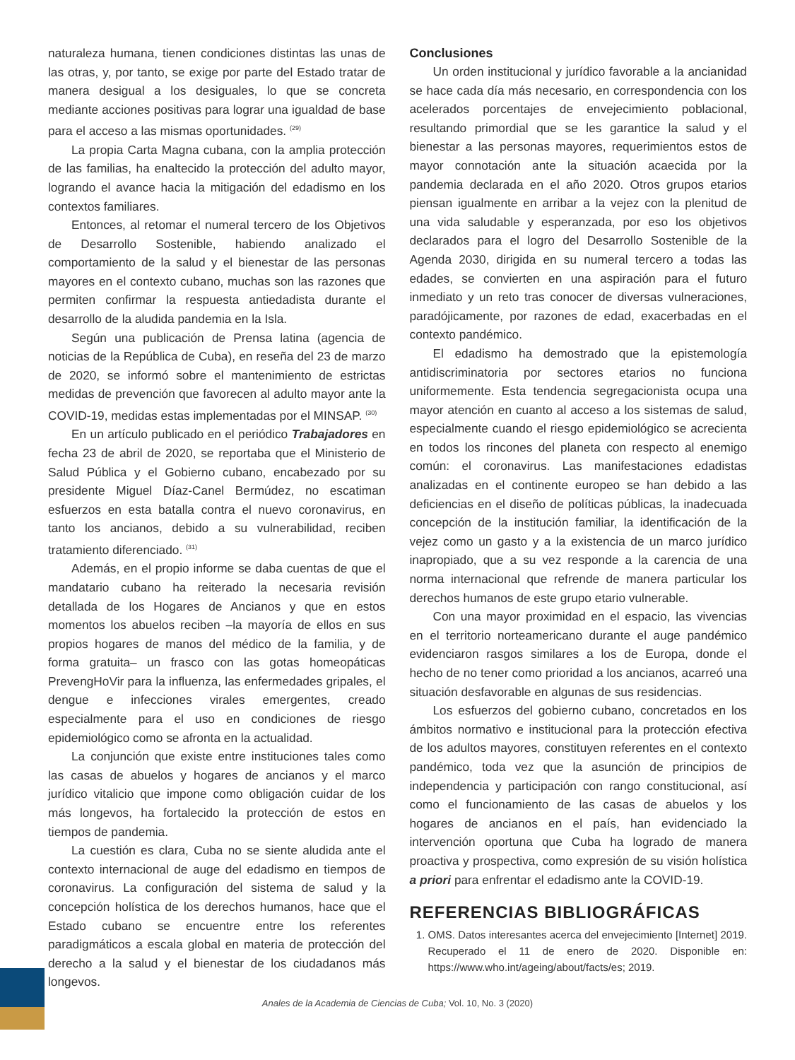naturaleza humana, tienen condiciones distintas las unas de las otras, y, por tanto, se exige por parte del Estado tratar de manera desigual a los desiguales, lo que se concreta mediante acciones positivas para lograr una igualdad de base para el acceso a las mismas oportunidades. <sup>(29)</sup>
La propia Carta Magna cubana, con la amplia protección de las familias, ha enaltecido la protección del adulto mayor, logrando el avance hacia la mitigación del edadismo en los contextos familiares.
Entonces, al retomar el numeral tercero de los Objetivos de Desarrollo Sostenible, habiendo analizado el comportamiento de la salud y el bienestar de las personas mayores en el contexto cubano, muchas son las razones que permiten confirmar la respuesta antiedadista durante el desarrollo de la aludida pandemia en la Isla.
Según una publicación de Prensa latina (agencia de noticias de la República de Cuba), en reseña del 23 de marzo de 2020, se informó sobre el mantenimiento de estrictas medidas de prevención que favorecen al adulto mayor ante la COVID-19, medidas estas implementadas por el MINSAP. <sup>(30)</sup>
En un artículo publicado en el periódico Trabajadores en fecha 23 de abril de 2020, se reportaba que el Ministerio de Salud Pública y el Gobierno cubano, encabezado por su presidente Miguel Díaz-Canel Bermúdez, no escatiman esfuerzos en esta batalla contra el nuevo coronavirus, en tanto los ancianos, debido a su vulnerabilidad, reciben tratamiento diferenciado. <sup>(31)</sup>
Además, en el propio informe se daba cuentas de que el mandatario cubano ha reiterado la necesaria revisión detallada de los Hogares de Ancianos y que en estos momentos los abuelos reciben –la mayoría de ellos en sus propios hogares de manos del médico de la familia, y de forma gratuita– un frasco con las gotas homeopáticas PrevengHoVir para la influenza, las enfermedades gripales, el dengue e infecciones virales emergentes, creado especialmente para el uso en condiciones de riesgo epidemiológico como se afronta en la actualidad.
La conjunción que existe entre instituciones tales como las casas de abuelos y hogares de ancianos y el marco jurídico vitalicio que impone como obligación cuidar de los más longevos, ha fortalecido la protección de estos en tiempos de pandemia.
La cuestión es clara, Cuba no se siente aludida ante el contexto internacional de auge del edadismo en tiempos de coronavirus. La configuración del sistema de salud y la concepción holística de los derechos humanos, hace que el Estado cubano se encuentre entre los referentes paradigmáticos a escala global en materia de protección del derecho a la salud y el bienestar de los ciudadanos más longevos.
Conclusiones
Un orden institucional y jurídico favorable a la ancianidad se hace cada día más necesario, en correspondencia con los acelerados porcentajes de envejecimiento poblacional, resultando primordial que se les garantice la salud y el bienestar a las personas mayores, requerimientos estos de mayor connotación ante la situación acaecida por la pandemia declarada en el año 2020. Otros grupos etarios piensan igualmente en arribar a la vejez con la plenitud de una vida saludable y esperanzada, por eso los objetivos declarados para el logro del Desarrollo Sostenible de la Agenda 2030, dirigida en su numeral tercero a todas las edades, se convierten en una aspiración para el futuro inmediato y un reto tras conocer de diversas vulneraciones, paradójicamente, por razones de edad, exacerbadas en el contexto pandémico.
El edadismo ha demostrado que la epistemología antidiscriminatoria por sectores etarios no funciona uniformemente. Esta tendencia segregacionista ocupa una mayor atención en cuanto al acceso a los sistemas de salud, especialmente cuando el riesgo epidemiológico se acrecienta en todos los rincones del planeta con respecto al enemigo común: el coronavirus. Las manifestaciones edadistas analizadas en el continente europeo se han debido a las deficiencias en el diseño de políticas públicas, la inadecuada concepción de la institución familiar, la identificación de la vejez como un gasto y a la existencia de un marco jurídico inapropiado, que a su vez responde a la carencia de una norma internacional que refrende de manera particular los derechos humanos de este grupo etario vulnerable.
Con una mayor proximidad en el espacio, las vivencias en el territorio norteamericano durante el auge pandémico evidenciaron rasgos similares a los de Europa, donde el hecho de no tener como prioridad a los ancianos, acarreó una situación desfavorable en algunas de sus residencias.
Los esfuerzos del gobierno cubano, concretados en los ámbitos normativo e institucional para la protección efectiva de los adultos mayores, constituyen referentes en el contexto pandémico, toda vez que la asunción de principios de independencia y participación con rango constitucional, así como el funcionamiento de las casas de abuelos y los hogares de ancianos en el país, han evidenciado la intervención oportuna que Cuba ha logrado de manera proactiva y prospectiva, como expresión de su visión holística a priori para enfrentar el edadismo ante la COVID-19.
REFERENCIAS BIBLIOGRÁFICAS
1. OMS. Datos interesantes acerca del envejecimiento [Internet] 2019. Recuperado el 11 de enero de 2020. Disponible en: https://www.who.int/ageing/about/facts/es; 2019.
Anales de la Academia de Ciencias de Cuba; Vol. 10, No. 3 (2020)